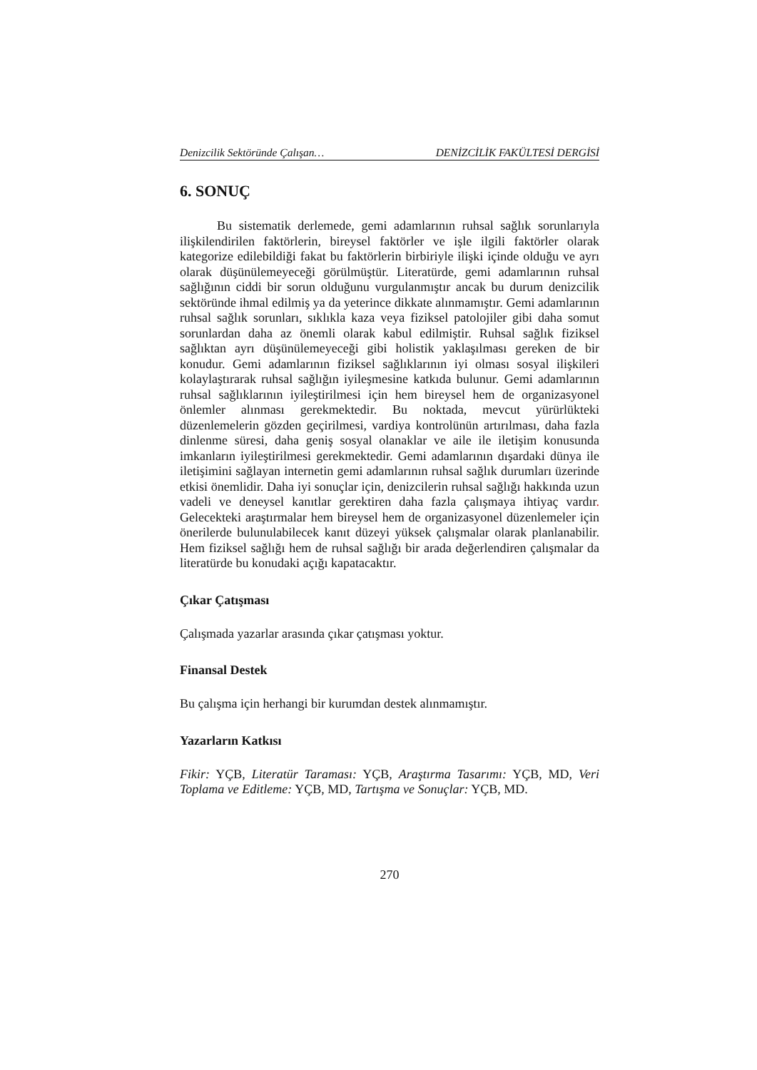Denizcilik Sektöründe Çalışan… DENİZCİLİK FAKÜLTESİ DERGİSİ
6. SONUÇ
Bu sistematik derlemede, gemi adamlarının ruhsal sağlık sorunlarıyla ilişkilendirilen faktörlerin, bireysel faktörler ve işle ilgili faktörler olarak kategorize edilebildiği fakat bu faktörlerin birbiriyle ilişki içinde olduğu ve ayrı olarak düşünülemeyeceği görülmüştür. Literatürde, gemi adamlarının ruhsal sağlığının ciddi bir sorun olduğunu vurgulanmıştır ancak bu durum denizcilik sektöründe ihmal edilmiş ya da yeterince dikkate alınmamıştır. Gemi adamlarının ruhsal sağlık sorunları, sıklıkla kaza veya fiziksel patolojiler gibi daha somut sorunlardan daha az önemli olarak kabul edilmiştir. Ruhsal sağlık fiziksel sağlıktan ayrı düşünülemeyeceği gibi holistik yaklaşılması gereken de bir konudur. Gemi adamlarının fiziksel sağlıklarının iyi olması sosyal ilişkileri kolaylaştırarak ruhsal sağlığın iyileşmesine katkıda bulunur. Gemi adamlarının ruhsal sağlıklarının iyileştirilmesi için hem bireysel hem de organizasyonel önlemler alınması gerekmektedir. Bu noktada, mevcut yürürlükteki düzenlemelerin gözden geçirilmesi, vardiya kontrolünün artırılması, daha fazla dinlenme süresi, daha geniş sosyal olanaklar ve aile ile iletişim konusunda imkanların iyileştirilmesi gerekmektedir. Gemi adamlarının dışardaki dünya ile iletişimini sağlayan internetin gemi adamlarının ruhsal sağlık durumları üzerinde etkisi önemlidir. Daha iyi sonuçlar için, denizcilerin ruhsal sağlığı hakkında uzun vadeli ve deneysel kanıtlar gerektiren daha fazla çalışmaya ihtiyaç vardır. Gelecekteki araştırmalar hem bireysel hem de organizasyonel düzenlemeler için önerilerde bulunulabilecek kanıt düzeyi yüksek çalışmalar olarak planlanabilir. Hem fiziksel sağlığı hem de ruhsal sağlığı bir arada değerlendiren çalışmalar da literatürde bu konudaki açığı kapatacaktır.
Çıkar Çatışması
Çalışmada yazarlar arasında çıkar çatışması yoktur.
Finansal Destek
Bu çalışma için herhangi bir kurumdan destek alınmamıştır.
Yazarların Katkısı
Fikir: YÇB, Literatür Taraması: YÇB, Araştırma Tasarımı: YÇB, MD, Veri Toplama ve Editleme: YÇB, MD, Tartışma ve Sonuçlar: YÇB, MD.
270